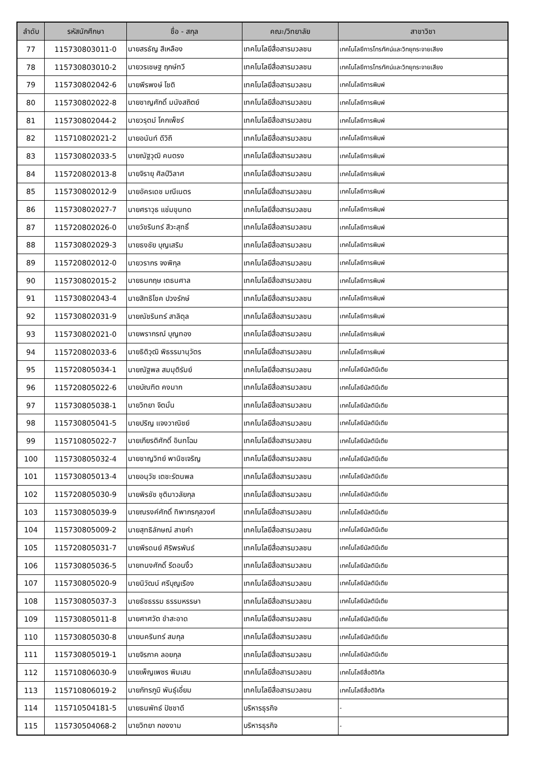| ลำดับ | รหัสนักศึกษา | ชื่อ - สกุล | คณะ/วิทยาลัย | สาขาวิชา |
| --- | --- | --- | --- | --- |
| 77 | 115730803011-0 | นายสรธัญ สีเหลือง | เทคโนโลยีสื่อสารมวลชน | เทคโนโลยีการโทรทัศน์และวิทยุกระจายเสียง |
| 78 | 115730803010-2 | นายวรเชษฐ ฤกษ์ทวี | เทคโนโลยีสื่อสารมวลชน | เทคโนโลยีการโทรทัศน์และวิทยุกระจายเสียง |
| 79 | 115730802042-6 | นายพีรพงษ์ โชติ | เทคโนโลยีสื่อสารมวลชน | เทคโนโลยีการพิมพ์ |
| 80 | 115730802022-8 | นายชาญศักดิ์ มนังสถิตย์ | เทคโนโลยีสื่อสารมวลชน | เทคโนโลยีการพิมพ์ |
| 81 | 115730802044-2 | นายวรุตม์ โคกเพ็ชร์ | เทคโนโลยีสื่อสารมวลชน | เทคโนโลยีการพิมพ์ |
| 82 | 115710802021-2 | นายอนันท์ ดีวิถี | เทคโนโลยีสื่อสารมวลชน | เทคโนโลยีการพิมพ์ |
| 83 | 115730802033-5 | นายณัฐวุฒิ คนตรง | เทคโนโลยีสื่อสารมวลชน | เทคโนโลยีการพิมพ์ |
| 84 | 115720802013-8 | นายจิรายุ ศิลป์วิลาศ | เทคโนโลยีสื่อสารมวลชน | เทคโนโลยีการพิมพ์ |
| 85 | 115730802012-9 | นายอัครเดช มณีเนตร | เทคโนโลยีสื่อสารมวลชน | เทคโนโลยีการพิมพ์ |
| 86 | 115730802027-7 | นายศราวุธ แช่มขุนทด | เทคโนโลยีสื่อสารมวลชน | เทคโนโลยีการพิมพ์ |
| 87 | 115720802026-0 | นายวัชรินทร์ สีวะสุทธิ์ | เทคโนโลยีสื่อสารมวลชน | เทคโนโลยีการพิมพ์ |
| 88 | 115730802029-3 | นายธงชัย บุญเสริม | เทคโนโลยีสื่อสารมวลชน | เทคโนโลยีการพิมพ์ |
| 89 | 115720802012-0 | นายวรากร จงพิกุล | เทคโนโลยีสื่อสารมวลชน | เทคโนโลยีการพิมพ์ |
| 90 | 115730802015-2 | นายธนกฤษ เตธนศาล | เทคโนโลยีสื่อสารมวลชน | เทคโนโลยีการพิมพ์ |
| 91 | 115730802043-4 | นายสิทธิโชค ปวงรักษ์ | เทคโนโลยีสื่อสารมวลชน | เทคโนโลยีการพิมพ์ |
| 92 | 115730802031-9 | นายณัชรินทร์ สาลิตุล | เทคโนโลยีสื่อสารมวลชน | เทคโนโลยีการพิมพ์ |
| 93 | 115730802021-0 | นายพรากรณ์ บุญทอง | เทคโนโลยีสื่อสารมวลชน | เทคโนโลยีการพิมพ์ |
| 94 | 115720802033-6 | นายธิติวุฒิ พิธรรมานุวัตร | เทคโนโลยีสื่อสารมวลชน | เทคโนโลยีการพิมพ์ |
| 95 | 115720805034-1 | นายณัฐพล สมมุติรัมย์ | เทคโนโลยีสื่อสารมวลชน | เทคโนโลยีมัลติมีเดีย |
| 96 | 115720805022-6 | นายบัณฑิต คงมาก | เทคโนโลยีสื่อสารมวลชน | เทคโนโลยีมัลติมีเดีย |
| 97 | 115730805038-1 | นายวิทยา จิตมั่น | เทคโนโลยีสื่อสารมวลชน | เทคโนโลยีมัลติมีเดีย |
| 98 | 115730805041-5 | นายปริญ แจงวาณิชย์ | เทคโนโลยีสื่อสารมวลชน | เทคโนโลยีมัลติมีเดีย |
| 99 | 115710805022-7 | นายเกียรติศักดิ์ อินทโฉม | เทคโนโลยีสื่อสารมวลชน | เทคโนโลยีมัลติมีเดีย |
| 100 | 115730805032-4 | นายชาญวิทย์ พานิชเจริญ | เทคโนโลยีสื่อสารมวลชน | เทคโนโลยีมัลติมีเดีย |
| 101 | 115730805013-4 | นายอนุวัช เตชะรัตนพล | เทคโนโลยีสื่อสารมวลชน | เทคโนโลยีมัลติมีเดีย |
| 102 | 115720805030-9 | นายพิรชัช ชุติมาวลัยกุล | เทคโนโลยีสื่อสารมวลชน | เทคโนโลยีมัลติมีเดีย |
| 103 | 115730805039-9 | นายณรงค์ศักดิ์ ทิพากรกุลวงศ์ | เทคโนโลยีสื่อสารมวลชน | เทคโนโลยีมัลติมีเดีย |
| 104 | 115730805009-2 | นายสุทธิลักษณ์ สายคำ | เทคโนโลยีสื่อสารมวลชน | เทคโนโลยีมัลติมีเดีย |
| 105 | 115720805031-7 | นายพีรดนย์ ศิริพรพันธ์ | เทคโนโลยีสื่อสารมวลชน | เทคโนโลยีมัลติมีเดีย |
| 106 | 115730805036-5 | นายทนงศักดิ์ รีดอนงิ้ว | เทคโนโลยีสื่อสารมวลชน | เทคโนโลยีมัลติมีเดีย |
| 107 | 115730805020-9 | นายนิวัฒน์ ศรีบุญเรือง | เทคโนโลยีสื่อสารมวลชน | เทคโนโลยีมัลติมีเดีย |
| 108 | 115730805037-3 | นายธัชธรรม ธรรมหรรษา | เทคโนโลยีสื่อสารมวลชน | เทคโนโลยีมัลติมีเดีย |
| 109 | 115730805011-8 | นายศาศวัต ขำสะอาด | เทคโนโลยีสื่อสารมวลชน | เทคโนโลยีมัลติมีเดีย |
| 110 | 115730805030-8 | นายนครินทร์ สมกุล | เทคโนโลยีสื่อสารมวลชน | เทคโนโลยีมัลติมีเดีย |
| 111 | 115730805019-1 | นายจิรภาค ลอยกุล | เทคโนโลยีสื่อสารมวลชน | เทคโนโลยีมัลติมีเดีย |
| 112 | 115710806030-9 | นายเพ็ญเพชร พิมเสน | เทคโนโลยีสื่อสารมวลชน | เทคโนโลยีสื่อดิจิทัล |
| 113 | 115710806019-2 | นายภัทรภูมิ พันธุ์เอี่ยม | เทคโนโลยีสื่อสารมวลชน | เทคโนโลยีสื่อดิจิทัล |
| 114 | 115710504181-5 | นายธนพัทธ์ ปัชชาดี | บริหารธุรกิจ | - |
| 115 | 115730504068-2 | นายวิทยา กองงาม | บริหารธุรกิจ | - |